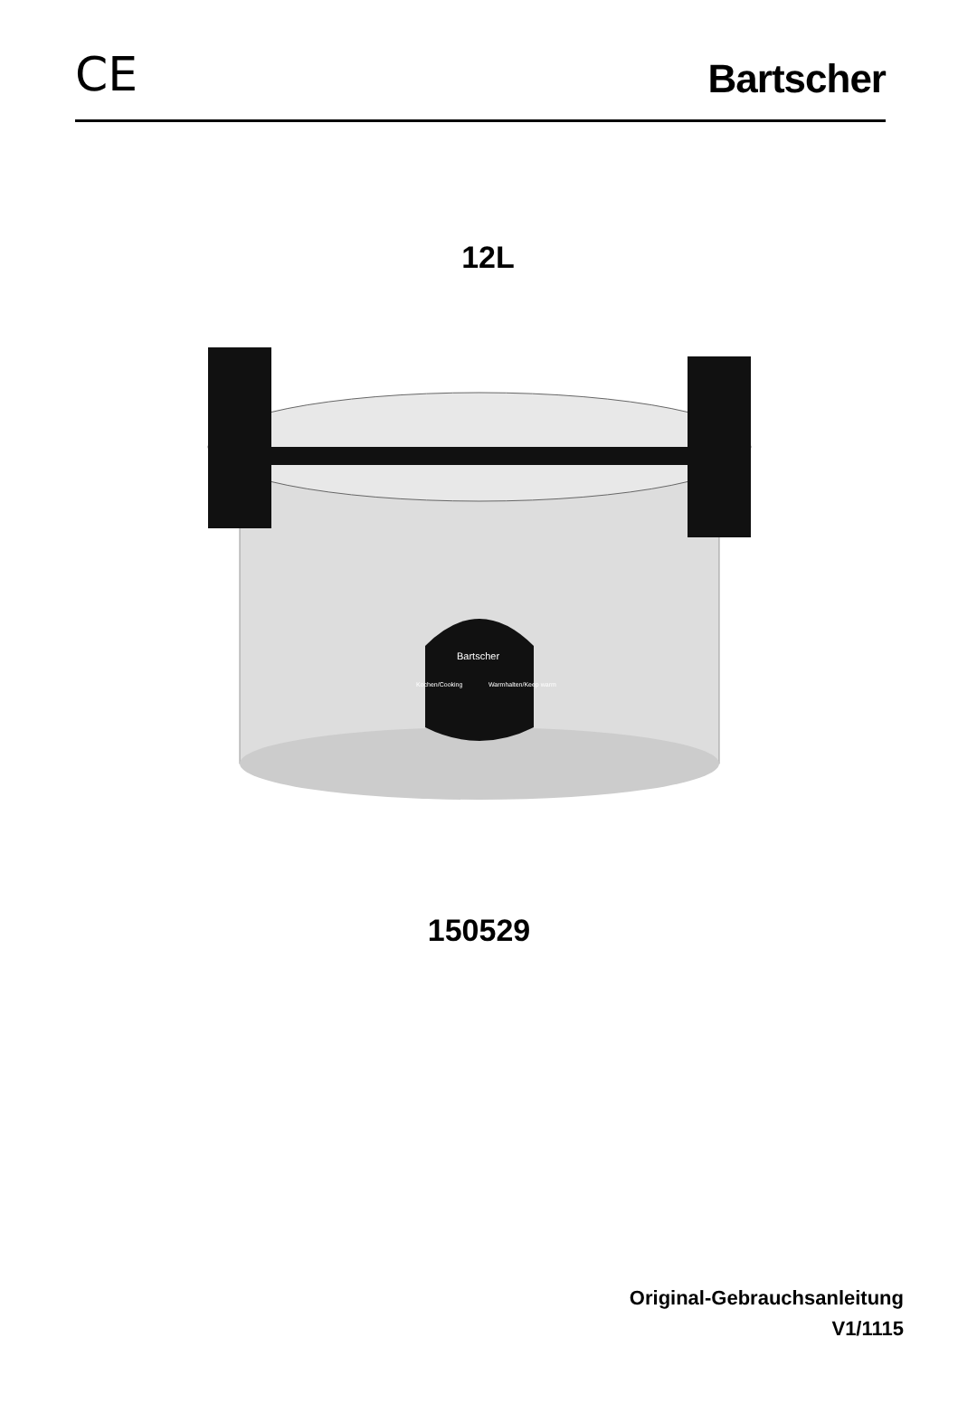CE
Bartscher
12L
Bartscher
Kochen/Cooking
Warmhalten/Keep warm
150529
Original-Gebrauchsanleitung
V1/1115